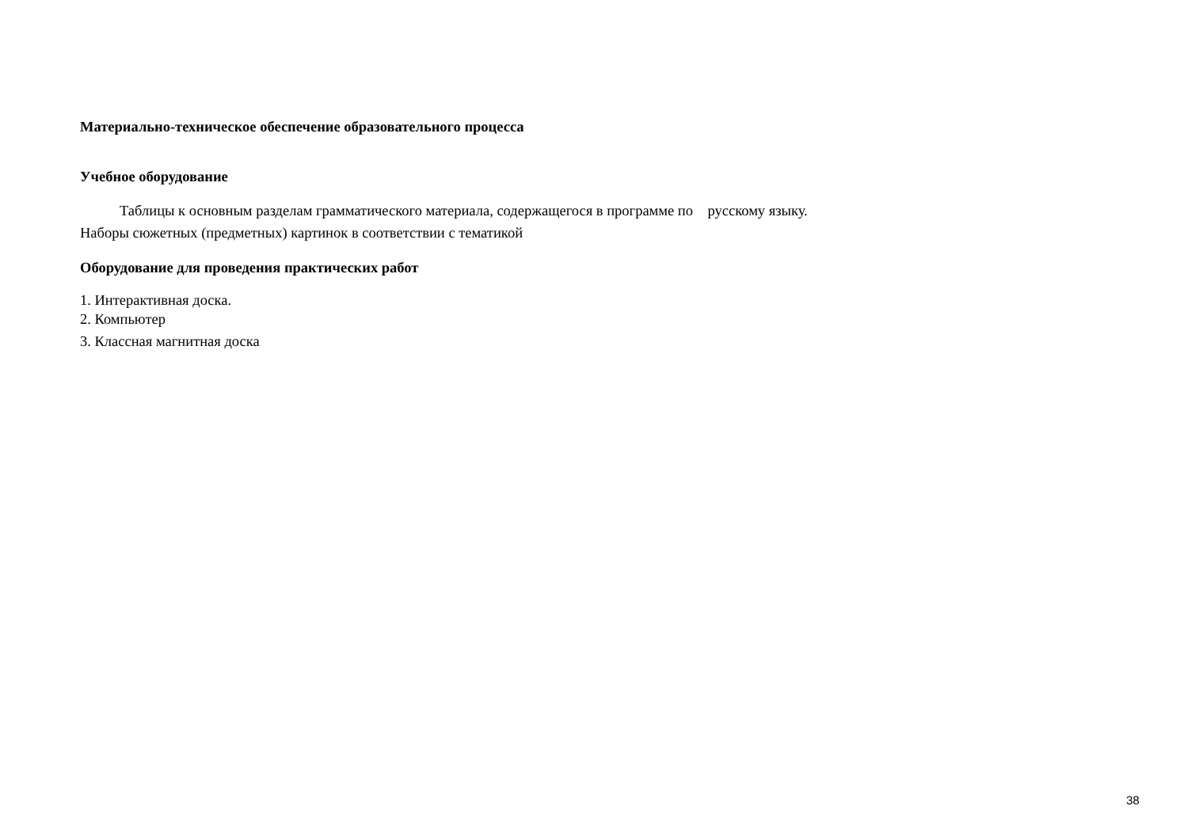Материально-техническое обеспечение образовательного процесса
Учебное оборудование
Таблицы к основным разделам грамматического материала, содержащегося в программе по русскому языку.
Наборы сюжетных (предметных) картинок в соответствии с тематикой
Оборудование для проведения практических работ
1. Интерактивная доска.
2. Компьютер
3. Классная магнитная доска
38